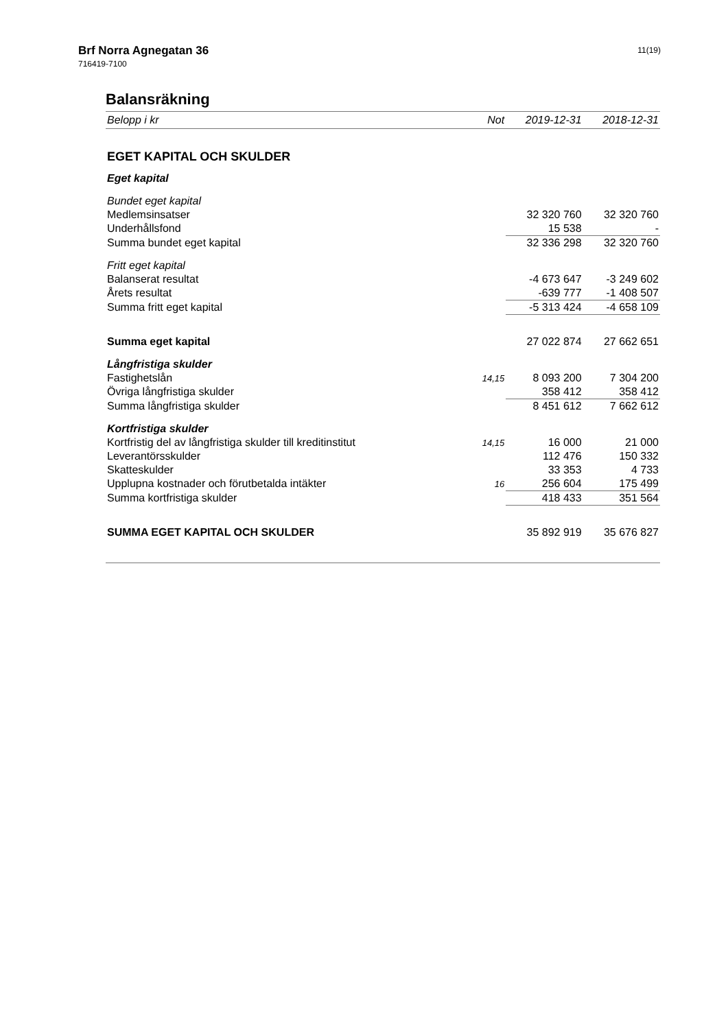Brf Norra Agnegatan 36
716419-7100
11(19)
Balansräkning
| Belopp i kr | Not | 2019-12-31 | 2018-12-31 |
| --- | --- | --- | --- |
| EGET KAPITAL OCH SKULDER | | | |
| Eget kapital | | | |
| Bundet eget kapital | | | |
| Medlemsinsatser | | 32 320 760 | 32 320 760 |
| Underhållsfond | | 15 538 | - |
| Summa bundet eget kapital | | 32 336 298 | 32 320 760 |
| Fritt eget kapital | | | |
| Balanserat resultat | | -4 673 647 | -3 249 602 |
| Årets resultat | | -639 777 | -1 408 507 |
| Summa fritt eget kapital | | -5 313 424 | -4 658 109 |
| Summa eget kapital | | 27 022 874 | 27 662 651 |
| Långfristiga skulder | | | |
| Fastighetslån | 14,15 | 8 093 200 | 7 304 200 |
| Övriga långfristiga skulder | | 358 412 | 358 412 |
| Summa långfristiga skulder | | 8 451 612 | 7 662 612 |
| Kortfristiga skulder | | | |
| Kortfristig del av långfristiga skulder till kreditinstitut | 14,15 | 16 000 | 21 000 |
| Leverantörsskulder | | 112 476 | 150 332 |
| Skatteskulder | | 33 353 | 4 733 |
| Upplupna kostnader och förutbetalda intäkter | 16 | 256 604 | 175 499 |
| Summa kortfristiga skulder | | 418 433 | 351 564 |
| SUMMA EGET KAPITAL OCH SKULDER | | 35 892 919 | 35 676 827 |